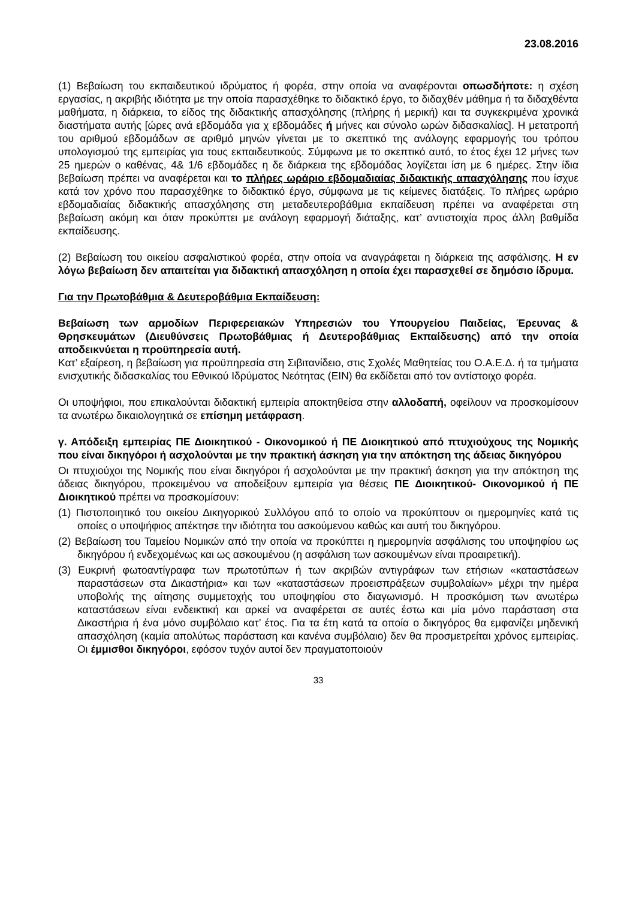23.08.2016
(1) Βεβαίωση του εκπαιδευτικού ιδρύματος ή φορέα, στην οποία να αναφέρονται οπωσδήποτε: η σχέση εργασίας, η ακριβής ιδιότητα με την οποία παρασχέθηκε το διδακτικό έργο, το διδαχθέν μάθημα ή τα διδαχθέντα μαθήματα, η διάρκεια, το είδος της διδακτικής απασχόλησης (πλήρης ή μερική) και τα συγκεκριμένα χρονικά διαστήματα αυτής [ώρες ανά εβδομάδα για χ εβδομάδες ή μήνες και σύνολο ωρών διδασκαλίας]. Η μετατροπή του αριθμού εβδομάδων σε αριθμό μηνών γίνεται με το σκεπτικό της ανάλογης εφαρμογής του τρόπου υπολογισμού της εμπειρίας για τους εκπαιδευτικούς. Σύμφωνα με το σκεπτικό αυτό, το έτος έχει 12 μήνες των 25 ημερών ο καθένας, 4& 1/6 εβδομάδες η δε διάρκεια της εβδομάδας λογίζεται ίση με 6 ημέρες. Στην ίδια βεβαίωση πρέπει να αναφέρεται και το πλήρες ωράριο εβδομαδιαίας διδακτικής απασχόλησης που ίσχυε κατά τον χρόνο που παρασχέθηκε το διδακτικό έργο, σύμφωνα με τις κείμενες διατάξεις. Το πλήρες ωράριο εβδομαδιαίας διδακτικής απασχόλησης στη μεταδευτεροβάθμια εκπαίδευση πρέπει να αναφέρεται στη βεβαίωση ακόμη και όταν προκύπτει με ανάλογη εφαρμογή διάταξης, κατ’ αντιστοιχία προς άλλη βαθμίδα εκπαίδευσης.
(2) Βεβαίωση του οικείου ασφαλιστικού φορέα, στην οποία να αναγράφεται η διάρκεια της ασφάλισης. Η εν λόγω βεβαίωση δεν απαιτείται για διδακτική απασχόληση η οποία έχει παρασχεθεί σε δημόσιο ίδρυμα.
Για την Πρωτοβάθμια & Δευτεροβάθμια Εκπαίδευση:
Βεβαίωση των αρμοδίων Περιφερειακών Υπηρεσιών του Υπουργείου Παιδείας, Έρευνας & Θρησκευμάτων (Διευθύνσεις Πρωτοβάθμιας ή Δευτεροβάθμιας Εκπαίδευσης) από την οποία αποδεικνύεται η προϋπηρεσία αυτή.
Κατ’ εξαίρεση, η βεβαίωση για προϋπηρεσία στη Σιβιτανίδειο, στις Σχολές Μαθητείας του Ο.Α.Ε.Δ. ή τα τμήματα ενισχυτικής διδασκαλίας του Εθνικού Ιδρύματος Νεότητας (ΕΙΝ) θα εκδίδεται από τον αντίστοιχο φορέα.
Οι υποψήφιοι, που επικαλούνται διδακτική εμπειρία αποκτηθείσα στην αλλοδαπή, οφείλουν να προσκομίσουν τα ανωτέρω δικαιολογητικά σε επίσημη μετάφραση.
γ. Απόδειξη εμπειρίας ΠΕ Διοικητικού - Οικονομικού ή ΠΕ Διοικητικού από πτυχιούχους της Νομικής που είναι δικηγόροι ή ασχολούνται με την πρακτική άσκηση για την απόκτηση της άδειας δικηγόρου
Οι πτυχιούχοι της Νομικής που είναι δικηγόροι ή ασχολούνται με την πρακτική άσκηση για την απόκτηση της άδειας δικηγόρου, προκειμένου να αποδείξουν εμπειρία για θέσεις ΠΕ Διοικητικού- Οικονομικού ή ΠΕ Διοικητικού πρέπει να προσκομίσουν:
(1) Πιστοποιητικό του οικείου Δικηγορικού Συλλόγου από το οποίο να προκύπτουν οι ημερομηνίες κατά τις οποίες ο υποψήφιος απέκτησε την ιδιότητα του ασκούμενου καθώς και αυτή του δικηγόρου.
(2) Βεβαίωση του Ταμείου Νομικών από την οποία να προκύπτει η ημερομηνία ασφάλισης του υποψηφίου ως δικηγόρου ή ενδεχομένως και ως ασκουμένου (η ασφάλιση των ασκουμένων είναι προαιρετική).
(3) Ευκρινή φωτοαντίγραφα των πρωτοτύπων ή των ακριβών αντιγράφων των ετήσιων «καταστάσεων παραστάσεων στα Δικαστήρια» και των «καταστάσεων προεισπράξεων συμβολαίων» μέχρι την ημέρα υποβολής της αίτησης συμμετοχής του υποψηφίου στο διαγωνισμό. Η προσκόμιση των ανωτέρω καταστάσεων είναι ενδεικτική και αρκεί να αναφέρεται σε αυτές έστω και μία μόνο παράσταση στα Δικαστήρια ή ένα μόνο συμβόλαιο κατ’ έτος. Για τα έτη κατά τα οποία ο δικηγόρος θα εμφανίζει μηδενική απασχόληση (καμία απολύτως παράσταση και κανένα συμβόλαιο) δεν θα προσμετρείται χρόνος εμπειρίας. Οι έμμισθοι δικηγόροι, εφόσον τυχόν αυτοί δεν πραγματοποιούν
33